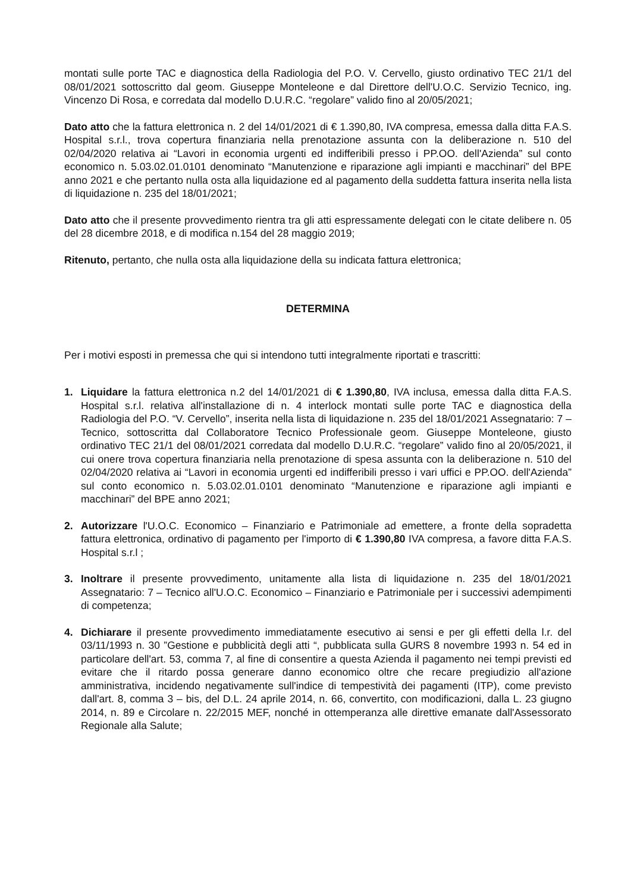montati sulle porte TAC e diagnostica della Radiologia del P.O. V. Cervello, giusto ordinativo TEC 21/1 del 08/01/2021 sottoscritto dal geom. Giuseppe Monteleone e dal Direttore dell'U.O.C. Servizio Tecnico, ing. Vincenzo Di Rosa, e corredata dal modello D.U.R.C. “regolare” valido fino al 20/05/2021;
Dato atto che la fattura elettronica n. 2 del 14/01/2021 di € 1.390,80, IVA compresa, emessa dalla ditta F.A.S. Hospital s.r.l., trova copertura finanziaria nella prenotazione assunta con la deliberazione n. 510 del 02/04/2020 relativa ai “Lavori in economia urgenti ed indifferibili presso i PP.OO. dell'Azienda” sul conto economico n. 5.03.02.01.0101 denominato “Manutenzione e riparazione agli impianti e macchinari” del BPE anno 2021 e che pertanto nulla osta alla liquidazione ed al pagamento della suddetta fattura inserita nella lista di liquidazione n. 235 del 18/01/2021;
Dato atto che il presente provvedimento rientra tra gli atti espressamente delegati con le citate delibere n. 05 del 28 dicembre 2018, e di modifica n.154 del 28 maggio 2019;
Ritenuto, pertanto, che nulla osta alla liquidazione della su indicata fattura elettronica;
DETERMINA
Per i motivi esposti in premessa che qui si intendono tutti integralmente riportati e trascritti:
1. Liquidare la fattura elettronica n.2 del 14/01/2021 di € 1.390,80, IVA inclusa, emessa dalla ditta F.A.S. Hospital s.r.l. relativa all'installazione di n. 4 interlock montati sulle porte TAC e diagnostica della Radiologia del P.O. “V. Cervello”, inserita nella lista di liquidazione n. 235 del 18/01/2021 Assegnatario: 7 – Tecnico, sottoscritta dal Collaboratore Tecnico Professionale geom. Giuseppe Monteleone, giusto ordinativo TEC 21/1 del 08/01/2021 corredata dal modello D.U.R.C. “regolare” valido fino al 20/05/2021, il cui onere trova copertura finanziaria nella prenotazione di spesa assunta con la deliberazione n. 510 del 02/04/2020 relativa ai “Lavori in economia urgenti ed indifferibili presso i vari uffici e PP.OO. dell'Azienda” sul conto economico n. 5.03.02.01.0101 denominato “Manutenzione e riparazione agli impianti e macchinari” del BPE anno 2021;
2. Autorizzare l'U.O.C. Economico – Finanziario e Patrimoniale ad emettere, a fronte della sopradetta fattura elettronica, ordinativo di pagamento per l'importo di € 1.390,80 IVA compresa, a favore ditta F.A.S. Hospital s.r.l ;
3. Inoltrare il presente provvedimento, unitamente alla lista di liquidazione n. 235 del 18/01/2021 Assegnatario: 7 – Tecnico all'U.O.C. Economico – Finanziario e Patrimoniale per i successivi adempimenti di competenza;
4. Dichiarare il presente provvedimento immediatamente esecutivo ai sensi e per gli effetti della l.r. del 03/11/1993 n. 30 ”Gestione e pubblicità degli atti “, pubblicata sulla GURS 8 novembre 1993 n. 54 ed in particolare dell'art. 53, comma 7, al fine di consentire a questa Azienda il pagamento nei tempi previsti ed evitare che il ritardo possa generare danno economico oltre che recare pregiudizio all'azione amministrativa, incidendo negativamente sull'indice di tempestività dei pagamenti (ITP), come previsto dall'art. 8, comma 3 – bis, del D.L. 24 aprile 2014, n. 66, convertito, con modificazioni, dalla L. 23 giugno 2014, n. 89 e Circolare n. 22/2015 MEF, nonché in ottemperanza alle direttive emanate dall'Assessorato Regionale alla Salute;